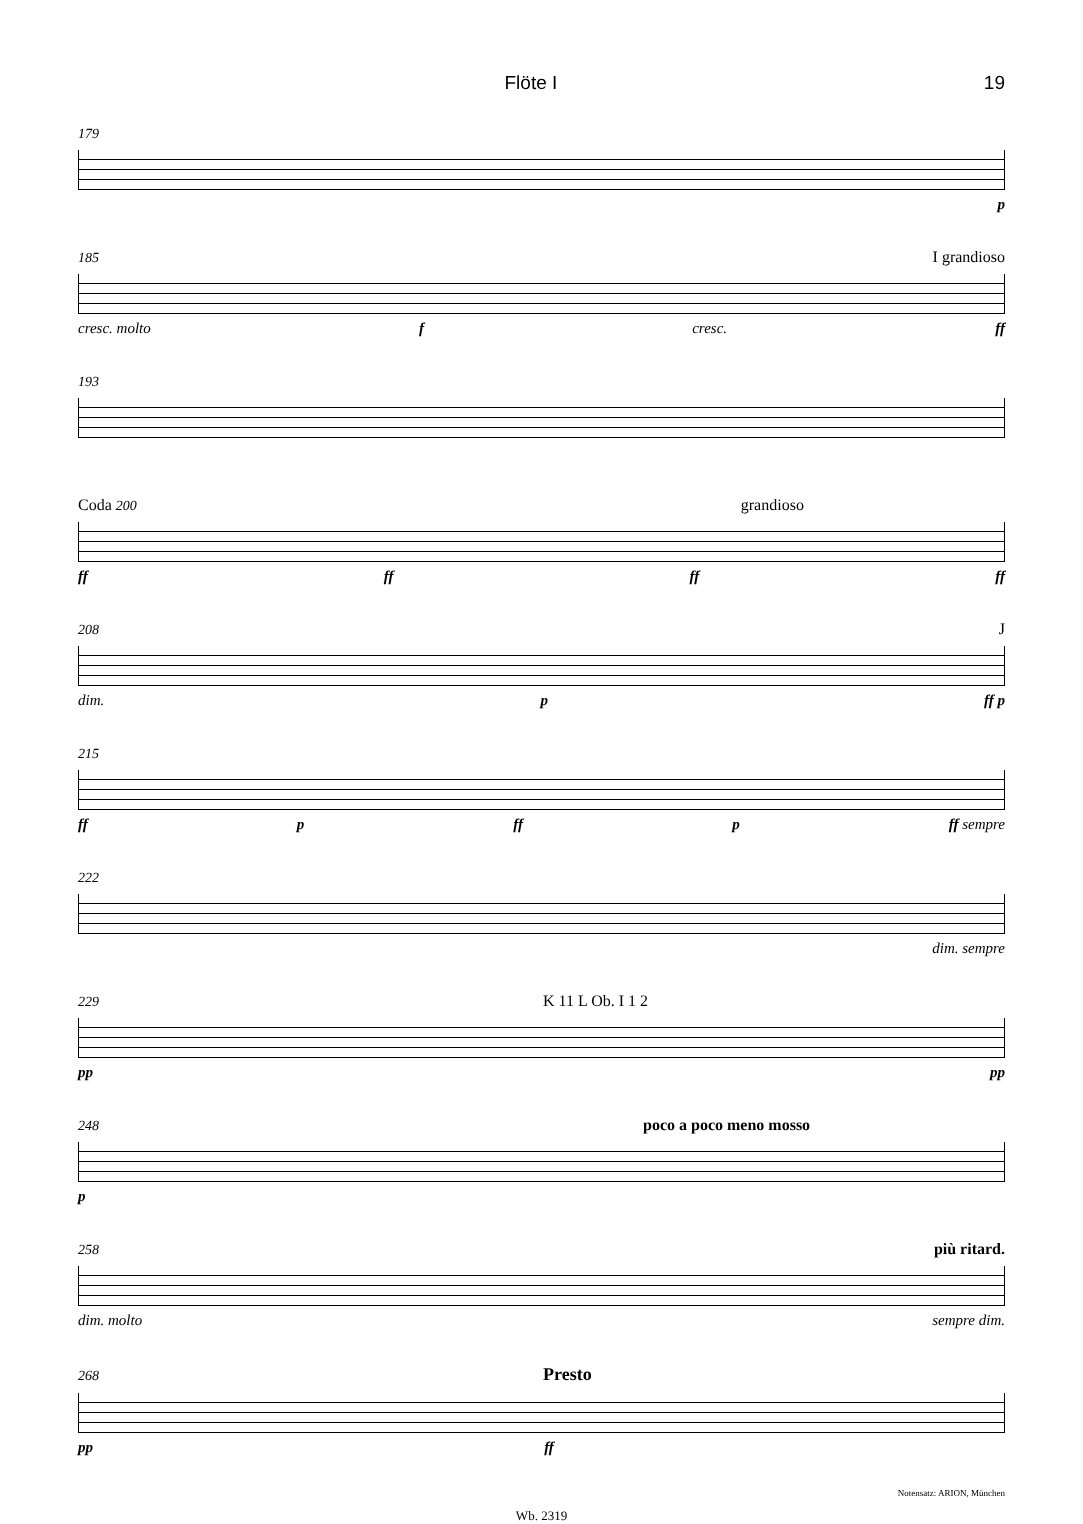Flöte I 19
179
p
185 I grandioso
cresc. molto f cresc. ff
193
Coda 200 grandioso
ff ff ff ff
208 J
dim. p ff p
215
ff p ff p ff sempre
222
dim. sempre
229 K 11 L Ob. I 1 2
pp pp
248 poco a poco meno mosso
p
258 più ritard.
dim. molto sempre dim.
268 Presto
pp ff
Notensatz: ARION, München
Wb. 2319